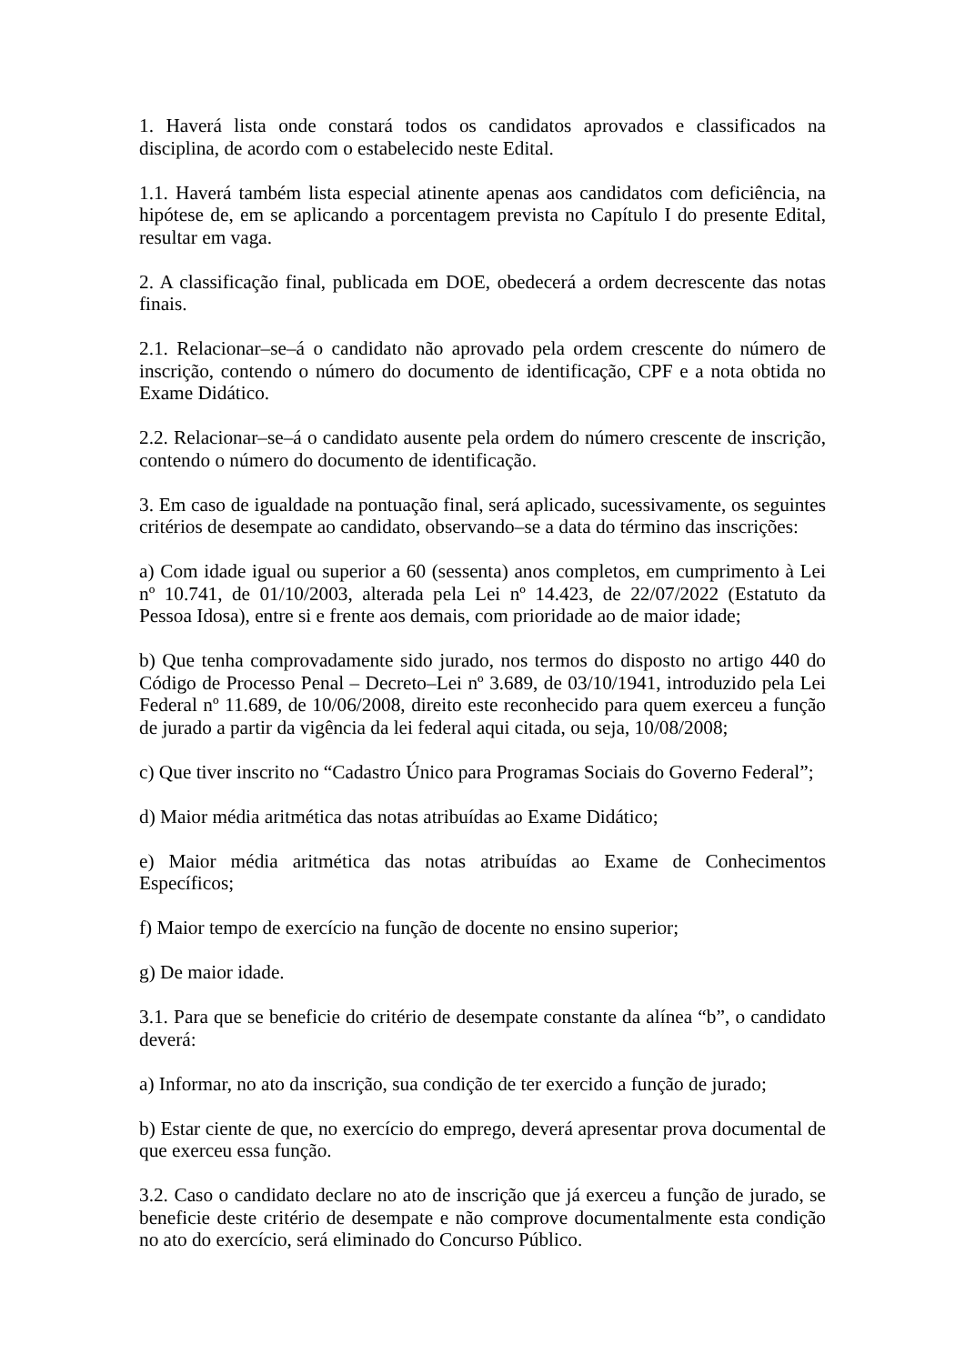1. Haverá lista onde constará todos os candidatos aprovados e classificados na disciplina, de acordo com o estabelecido neste Edital.
1.1. Haverá também lista especial atinente apenas aos candidatos com deficiência, na hipótese de, em se aplicando a porcentagem prevista no Capítulo I do presente Edital, resultar em vaga.
2. A classificação final, publicada em DOE, obedecerá a ordem decrescente das notas finais.
2.1. Relacionar–se–á o candidato não aprovado pela ordem crescente do número de inscrição, contendo o número do documento de identificação, CPF e a nota obtida no Exame Didático.
2.2. Relacionar–se–á o candidato ausente pela ordem do número crescente de inscrição, contendo o número do documento de identificação.
3. Em caso de igualdade na pontuação final, será aplicado, sucessivamente, os seguintes critérios de desempate ao candidato, observando–se a data do término das inscrições:
a) Com idade igual ou superior a 60 (sessenta) anos completos, em cumprimento à Lei nº 10.741, de 01/10/2003, alterada pela Lei nº 14.423, de 22/07/2022 (Estatuto da Pessoa Idosa), entre si e frente aos demais, com prioridade ao de maior idade;
b) Que tenha comprovadamente sido jurado, nos termos do disposto no artigo 440 do Código de Processo Penal – Decreto–Lei nº 3.689, de 03/10/1941, introduzido pela Lei Federal nº 11.689, de 10/06/2008, direito este reconhecido para quem exerceu a função de jurado a partir da vigência da lei federal aqui citada, ou seja, 10/08/2008;
c) Que tiver inscrito no “Cadastro Único para Programas Sociais do Governo Federal”;
d) Maior média aritmética das notas atribuídas ao Exame Didático;
e) Maior média aritmética das notas atribuídas ao Exame de Conhecimentos Específicos;
f) Maior tempo de exercício na função de docente no ensino superior;
g) De maior idade.
3.1. Para que se beneficie do critério de desempate constante da alínea “b”, o candidato deverá:
a) Informar, no ato da inscrição, sua condição de ter exercido a função de jurado;
b) Estar ciente de que, no exercício do emprego, deverá apresentar prova documental de que exerceu essa função.
3.2. Caso o candidato declare no ato de inscrição que já exerceu a função de jurado, se beneficie deste critério de desempate e não comprove documentalmente esta condição no ato do exercício, será eliminado do Concurso Público.